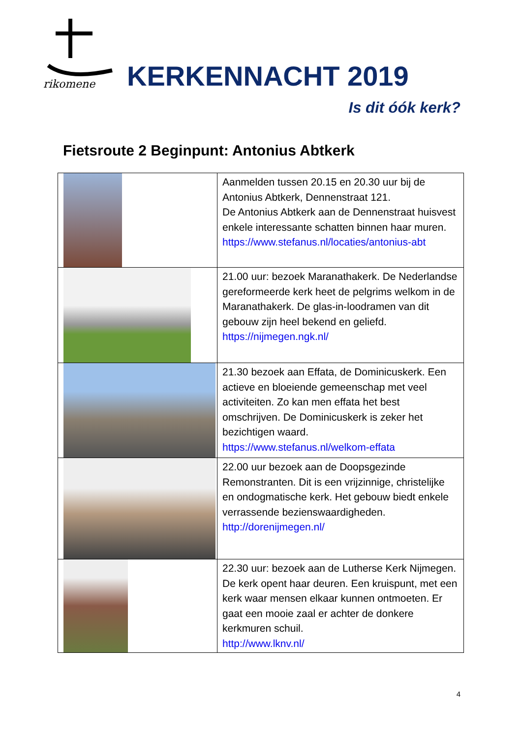rikomene
KERKENNACHT 2019
Is dit óók kerk?
Fietsroute 2 Beginpunt: Antonius Abtkerk
| | Aanmelden tussen 20.15 en 20.30 uur bij de Antonius Abtkerk, Dennenstraat 121. De Antonius Abtkerk aan de Dennenstraat huisvest enkele interessante schatten binnen haar muren. https://www.stefanus.nl/locaties/antonius-abt |
| | 21.00 uur: bezoek Maranathakerk. De Nederlandse gereformeerde kerk heet de pelgrims welkom in de Maranathakerk. De glas-in-loodramen van dit gebouw zijn heel bekend en geliefd. https://nijmegen.ngk.nl/ |
| | 21.30 bezoek aan Effata, de Dominicuskerk. Een actieve en bloeiende gemeenschap met veel activiteiten. Zo kan men effata het best omschrijven. De Dominicuskerk is zeker het bezichtigen waard. https://www.stefanus.nl/welkom-effata |
| | 22.00 uur bezoek aan de Doopsgezinde Remonstranten. Dit is een vrijzinnige, christelijke en ondogmatische kerk. Het gebouw biedt enkele verrassende bezienswaardigheden. http://dorenijmegen.nl/ |
| | 22.30 uur: bezoek aan de Lutherse Kerk Nijmegen. De kerk opent haar deuren. Een kruispunt, met een kerk waar mensen elkaar kunnen ontmoeten. Er gaat een mooie zaal er achter de donkere kerkmuren schuil. http://www.lknv.nl/ |
4